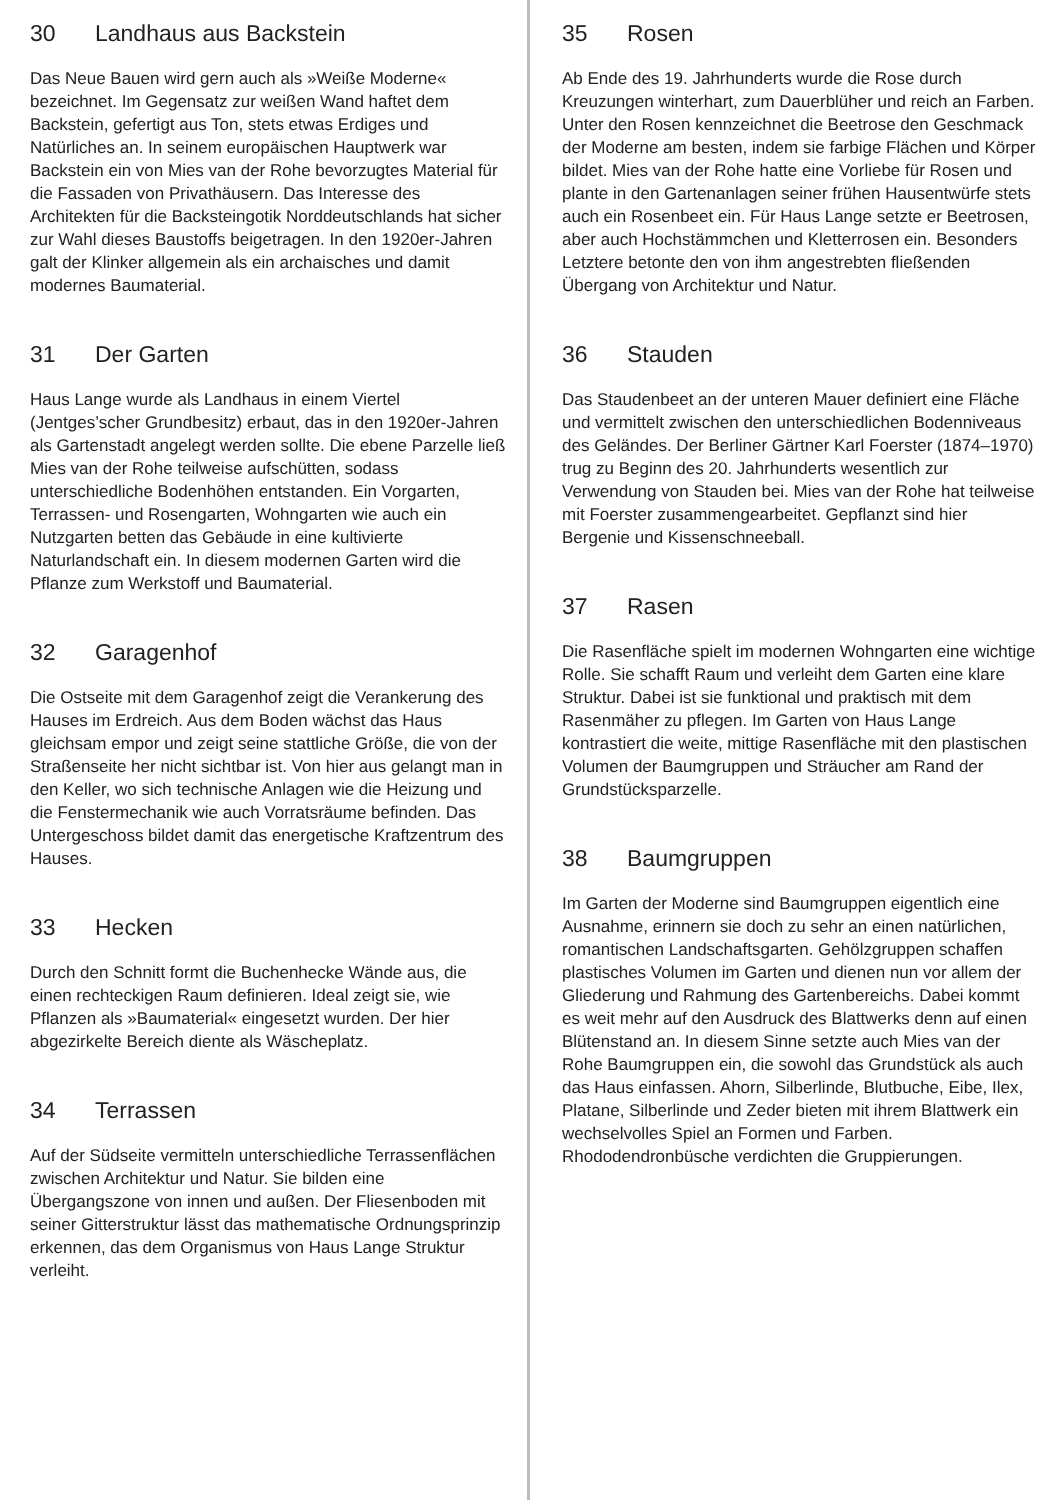30 Landhaus aus Backstein
Das Neue Bauen wird gern auch als »Weiße Moderne« bezeichnet. Im Gegensatz zur weißen Wand haftet dem Backstein, gefertigt aus Ton, stets etwas Erdiges und Natürliches an. In seinem europäischen Hauptwerk war Backstein ein von Mies van der Rohe bevorzugtes Material für die Fassaden von Privathäusern. Das Interesse des Architekten für die Backsteingotik Norddeutschlands hat sicher zur Wahl dieses Baustoffs beigetragen. In den 1920er-Jahren galt der Klinker allgemein als ein archaisches und damit modernes Baumaterial.
31 Der Garten
Haus Lange wurde als Landhaus in einem Viertel (Jentges’scher Grundbesitz) erbaut, das in den 1920er-Jahren als Gartenstadt angelegt werden sollte. Die ebene Parzelle ließ Mies van der Rohe teilweise aufschütten, sodass unterschiedliche Bodenhöhen entstanden. Ein Vorgarten, Terrassen- und Rosengarten, Wohngarten wie auch ein Nutzgarten betten das Gebäude in eine kultivierte Naturlandschaft ein. In diesem modernen Garten wird die Pflanze zum Werkstoff und Baumaterial.
32 Garagenhof
Die Ostseite mit dem Garagenhof zeigt die Verankerung des Hauses im Erdreich. Aus dem Boden wächst das Haus gleichsam empor und zeigt seine stattliche Größe, die von der Straßenseite her nicht sichtbar ist. Von hier aus gelangt man in den Keller, wo sich technische Anlagen wie die Heizung und die Fenstermechanik wie auch Vorratsräume befinden. Das Untergeschoss bildet damit das energetische Kraftzentrum des Hauses.
33 Hecken
Durch den Schnitt formt die Buchenhecke Wände aus, die einen rechteckigen Raum definieren. Ideal zeigt sie, wie Pflanzen als »Baumaterial« eingesetzt wurden. Der hier abgezirkelte Bereich diente als Wäscheplatz.
34 Terrassen
Auf der Südseite vermitteln unterschiedliche Terrassenflächen zwischen Architektur und Natur. Sie bilden eine Übergangszone von innen und außen. Der Fliesenboden mit seiner Gitterstruktur lässt das mathematische Ordnungsprinzip erkennen, das dem Organismus von Haus Lange Struktur verleiht.
35 Rosen
Ab Ende des 19. Jahrhunderts wurde die Rose durch Kreuzungen winterhart, zum Dauerblüher und reich an Farben. Unter den Rosen kennzeichnet die Beetrose den Geschmack der Moderne am besten, indem sie farbige Flächen und Körper bildet. Mies van der Rohe hatte eine Vorliebe für Rosen und plante in den Gartenanlagen seiner frühen Hausentwürfe stets auch ein Rosenbeet ein. Für Haus Lange setzte er Beetrosen, aber auch Hochstämmchen und Kletterrosen ein. Besonders Letztere betonte den von ihm angestrebten fließenden Übergang von Architektur und Natur.
36 Stauden
Das Staudenbeet an der unteren Mauer definiert eine Fläche und vermittelt zwischen den unterschiedlichen Bodenniveaus des Geländes. Der Berliner Gärtner Karl Foerster (1874–1970) trug zu Beginn des 20. Jahrhunderts wesentlich zur Verwendung von Stauden bei. Mies van der Rohe hat teilweise mit Foerster zusammengearbeitet. Gepflanzt sind hier Bergenie und Kissenschneeball.
37 Rasen
Die Rasenfläche spielt im modernen Wohngarten eine wichtige Rolle. Sie schafft Raum und verleiht dem Garten eine klare Struktur. Dabei ist sie funktional und praktisch mit dem Rasenmäher zu pflegen. Im Garten von Haus Lange kontrastiert die weite, mittige Rasenfläche mit den plastischen Volumen der Baumgruppen und Sträucher am Rand der Grundstücksparzelle.
38 Baumgruppen
Im Garten der Moderne sind Baumgruppen eigentlich eine Ausnahme, erinnern sie doch zu sehr an einen natürlichen, romantischen Landschaftsgarten. Gehölzgruppen schaffen plastisches Volumen im Garten und dienen nun vor allem der Gliederung und Rahmung des Gartenbereichs. Dabei kommt es weit mehr auf den Ausdruck des Blattwerks denn auf einen Blütenstand an. In diesem Sinne setzte auch Mies van der Rohe Baumgruppen ein, die sowohl das Grundstück als auch das Haus einfassen. Ahorn, Silberlinde, Blutbuche, Eibe, Ilex, Platane, Silberlinde und Zeder bieten mit ihrem Blattwerk ein wechselvolles Spiel an Formen und Farben. Rhododendronbüsche verdichten die Gruppierungen.